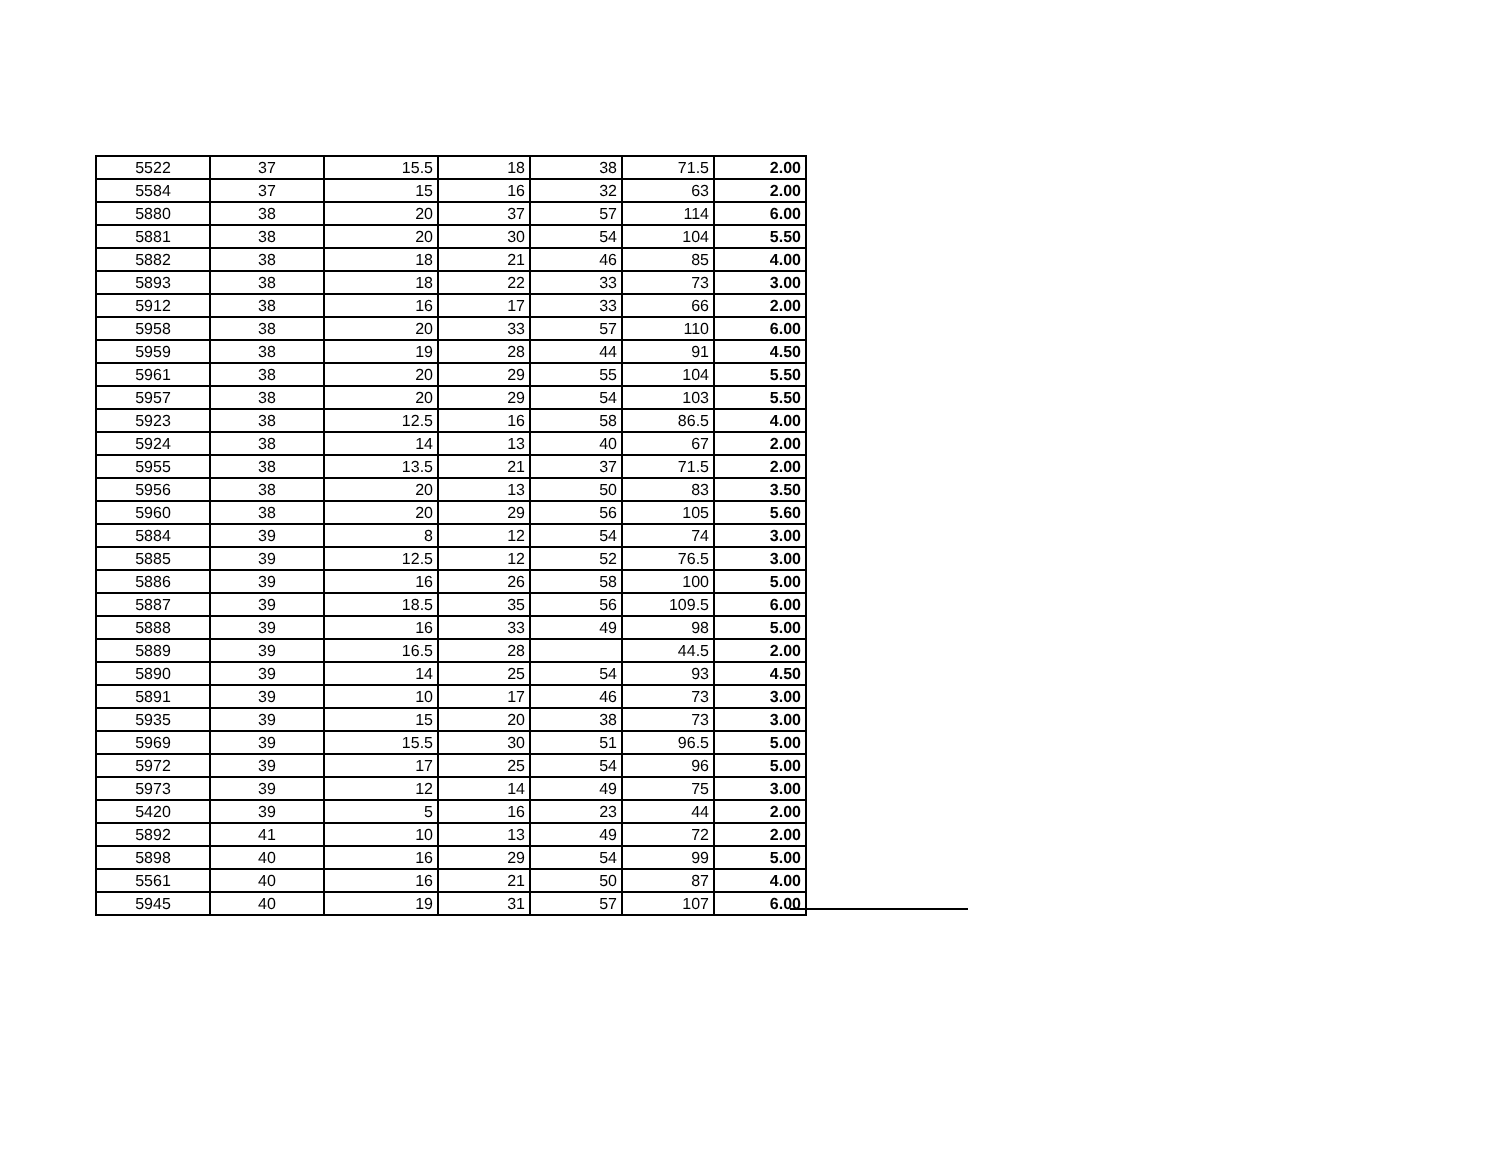| 5522 | 37 | 15.5 | 18 | 38 | 71.5 | 2.00 |
| 5584 | 37 | 15 | 16 | 32 | 63 | 2.00 |
| 5880 | 38 | 20 | 37 | 57 | 114 | 6.00 |
| 5881 | 38 | 20 | 30 | 54 | 104 | 5.50 |
| 5882 | 38 | 18 | 21 | 46 | 85 | 4.00 |
| 5893 | 38 | 18 | 22 | 33 | 73 | 3.00 |
| 5912 | 38 | 16 | 17 | 33 | 66 | 2.00 |
| 5958 | 38 | 20 | 33 | 57 | 110 | 6.00 |
| 5959 | 38 | 19 | 28 | 44 | 91 | 4.50 |
| 5961 | 38 | 20 | 29 | 55 | 104 | 5.50 |
| 5957 | 38 | 20 | 29 | 54 | 103 | 5.50 |
| 5923 | 38 | 12.5 | 16 | 58 | 86.5 | 4.00 |
| 5924 | 38 | 14 | 13 | 40 | 67 | 2.00 |
| 5955 | 38 | 13.5 | 21 | 37 | 71.5 | 2.00 |
| 5956 | 38 | 20 | 13 | 50 | 83 | 3.50 |
| 5960 | 38 | 20 | 29 | 56 | 105 | 5.60 |
| 5884 | 39 | 8 | 12 | 54 | 74 | 3.00 |
| 5885 | 39 | 12.5 | 12 | 52 | 76.5 | 3.00 |
| 5886 | 39 | 16 | 26 | 58 | 100 | 5.00 |
| 5887 | 39 | 18.5 | 35 | 56 | 109.5 | 6.00 |
| 5888 | 39 | 16 | 33 | 49 | 98 | 5.00 |
| 5889 | 39 | 16.5 | 28 | | 44.5 | 2.00 |
| 5890 | 39 | 14 | 25 | 54 | 93 | 4.50 |
| 5891 | 39 | 10 | 17 | 46 | 73 | 3.00 |
| 5935 | 39 | 15 | 20 | 38 | 73 | 3.00 |
| 5969 | 39 | 15.5 | 30 | 51 | 96.5 | 5.00 |
| 5972 | 39 | 17 | 25 | 54 | 96 | 5.00 |
| 5973 | 39 | 12 | 14 | 49 | 75 | 3.00 |
| 5420 | 39 | 5 | 16 | 23 | 44 | 2.00 |
| 5892 | 41 | 10 | 13 | 49 | 72 | 2.00 |
| 5898 | 40 | 16 | 29 | 54 | 99 | 5.00 |
| 5561 | 40 | 16 | 21 | 50 | 87 | 4.00 |
| 5945 | 40 | 19 | 31 | 57 | 107 | 6.00 |